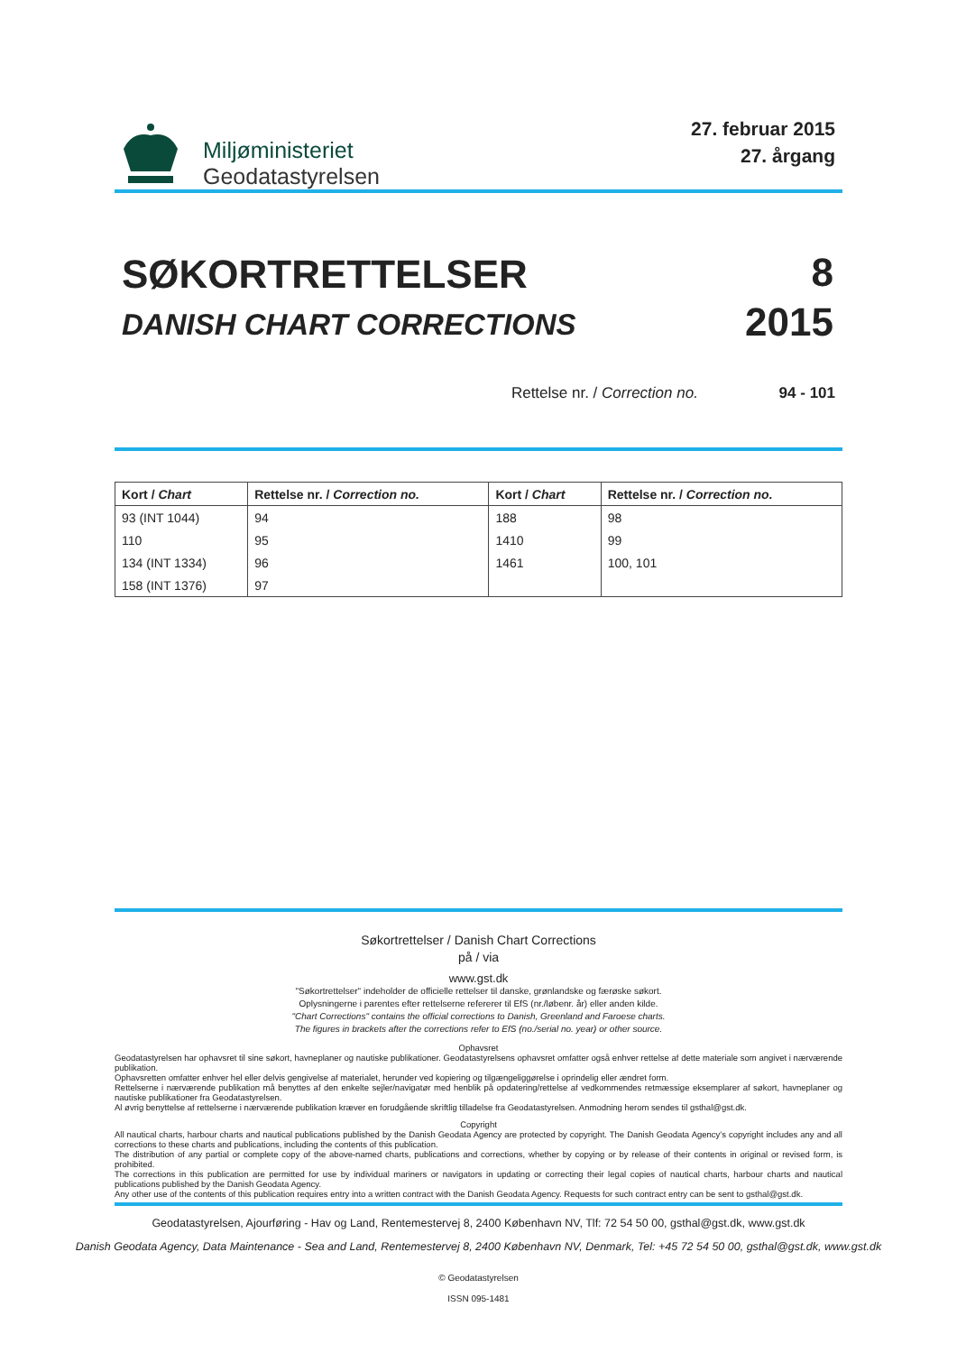Miljøministeriet
Geodatastyrelsen
27. februar 2015
27. årgang
SØKORTRETTELSER
DANISH CHART CORRECTIONS
8
2015
Rettelse nr. / Correction no. 94 - 101
| Kort / Chart | Rettelse nr. / Correction no. | Kort / Chart | Rettelse nr. / Correction no. |
| --- | --- | --- | --- |
| 93 (INT 1044) | 94 | 188 | 98 |
| 110 | 95 | 1410 | 99 |
| 134 (INT 1334) | 96 | 1461 | 100, 101 |
| 158 (INT 1376) | 97 | | |
Søkortrettelser / Danish Chart Corrections
på / via
www.gst.dk
"Søkortrettelser" indeholder de officielle rettelser til danske, grønlandske og færøske søkort.
Oplysningerne i parentes efter rettelserne refererer til EfS (nr./løbenr. år) eller anden kilde.
"Chart Corrections" contains the official corrections to Danish, Greenland and Faroese charts.
The figures in brackets after the corrections refer to EfS (no./serial no. year) or other source.
Ophavsret
Geodatastyrelsen har ophavsret til sine søkort, havneplaner og nautiske publikationer. Geodatastyrelsens ophavsret omfatter også enhver rettelse af dette materiale som angivet i nærværende publikation.
Ophavsretten omfatter enhver hel eller delvis gengivelse af materialet, herunder ved kopiering og tilgængeliggørelse i oprindelig eller ændret form.
Rettelserne i nærværende publikation må benyttes af den enkelte sejler/navigatør med henblik på opdatering/rettelse af vedkommendes retmæssige eksemplarer af søkort, havneplaner og nautiske publikationer fra Geodatastyrelsen.
Al øvrig benyttelse af rettelserne i nærværende publikation kræver en forudgående skriftlig tilladelse fra Geodatastyrelsen. Anmodning herom sendes til gsthal@gst.dk.
Copyright
All nautical charts, harbour charts and nautical publications published by the Danish Geodata Agency are protected by copyright. The Danish Geodata Agency's copyright includes any and all corrections to these charts and publications, including the contents of this publication.
The distribution of any partial or complete copy of the above-named charts, publications and corrections, whether by copying or by release of their contents in original or revised form, is prohibited.
The corrections in this publication are permitted for use by individual mariners or navigators in updating or correcting their legal copies of nautical charts, harbour charts and nautical publications published by the Danish Geodata Agency.
Any other use of the contents of this publication requires entry into a written contract with the Danish Geodata Agency. Requests for such contract entry can be sent to gsthal@gst.dk.
Geodatastyrelsen, Ajourføring - Hav og Land, Rentemestervej 8, 2400 København NV, Tlf: 72 54 50 00, gsthal@gst.dk, www.gst.dk
Danish Geodata Agency, Data Maintenance - Sea and Land, Rentemestervej 8, 2400 København NV, Denmark, Tel: +45 72 54 50 00, gsthal@gst.dk, www.gst.dk
© Geodatastyrelsen
ISSN 095-1481